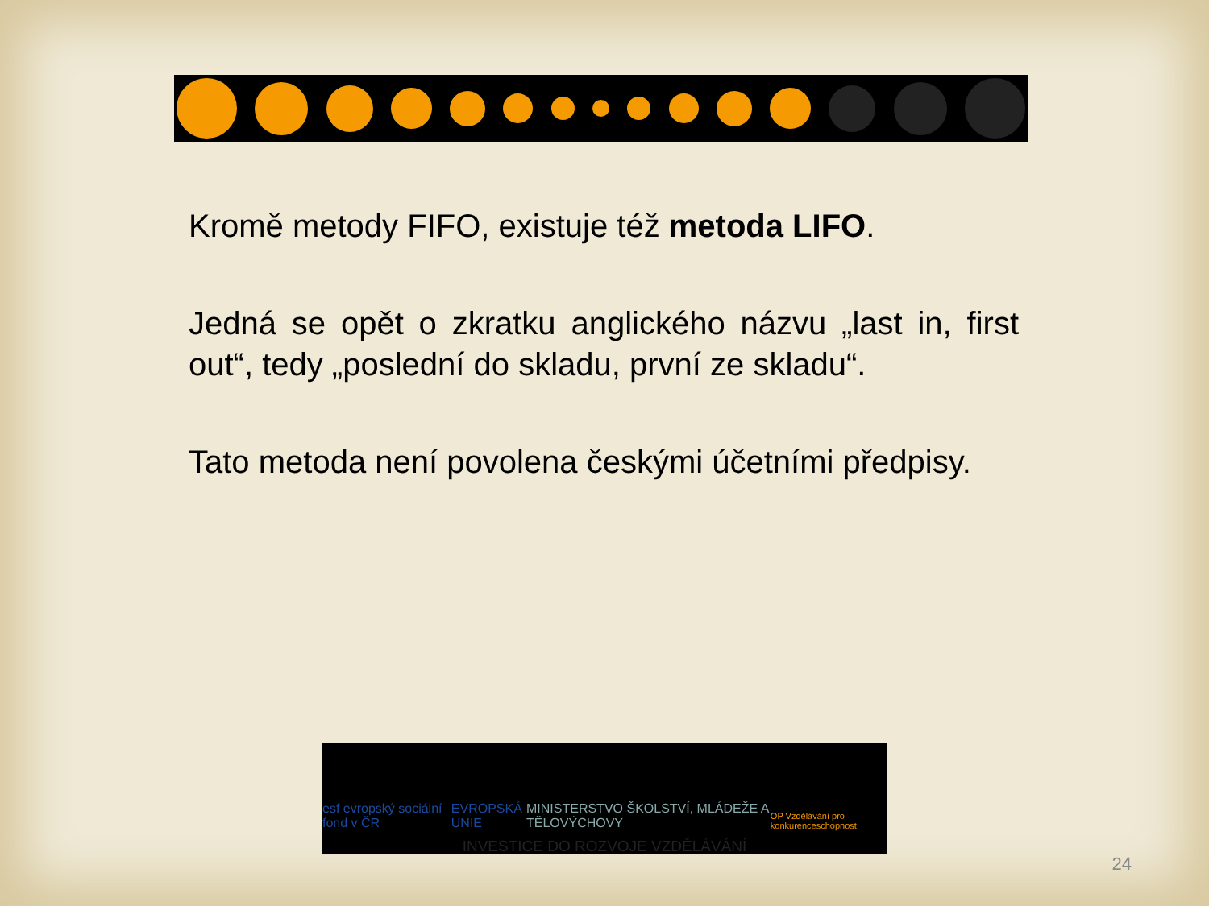Kromě metody FIFO, existuje též metoda LIFO.
Jedná se opět o zkratku anglického názvu „last in, first out“, tedy „poslední do skladu, první ze skladu“.
Tato metoda není povolena českými účetními předpisy.
esf evropský sociální fond v ČR
EVROPSKÁ UNIE
MINISTERSTVO ŠKOLSTVÍ, MLÁDEŽE A TĚLOVÝCHOVY
OP Vzdělávání pro konkurenceschopnost
INVESTICE DO ROZVOJE VZDĚLÁVÁNÍ
24